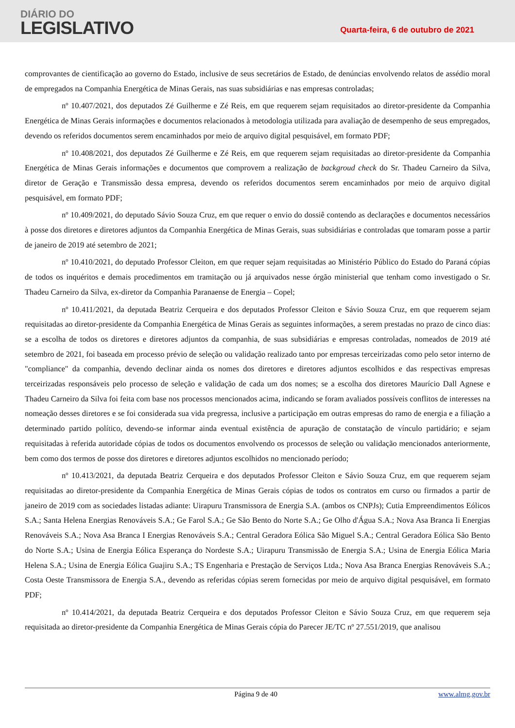DIÁRIO DO
LEGISLATIVO
Quarta-feira, 6 de outubro de 2021
comprovantes de cientificação ao governo do Estado, inclusive de seus secretários de Estado, de denúncias envolvendo relatos de assédio moral de empregados na Companhia Energética de Minas Gerais, nas suas subsidiárias e nas empresas controladas;
nº 10.407/2021, dos deputados Zé Guilherme e Zé Reis, em que requerem sejam requisitados ao diretor-presidente da Companhia Energética de Minas Gerais informações e documentos relacionados à metodologia utilizada para avaliação de desempenho de seus empregados, devendo os referidos documentos serem encaminhados por meio de arquivo digital pesquisável, em formato PDF;
nº 10.408/2021, dos deputados Zé Guilherme e Zé Reis, em que requerem sejam requisitadas ao diretor-presidente da Companhia Energética de Minas Gerais informações e documentos que comprovem a realização de backgroud check do Sr. Thadeu Carneiro da Silva, diretor de Geração e Transmissão dessa empresa, devendo os referidos documentos serem encaminhados por meio de arquivo digital pesquisável, em formato PDF;
nº 10.409/2021, do deputado Sávio Souza Cruz, em que requer o envio do dossiê contendo as declarações e documentos necessários à posse dos diretores e diretores adjuntos da Companhia Energética de Minas Gerais, suas subsidiárias e controladas que tomaram posse a partir de janeiro de 2019 até setembro de 2021;
nº 10.410/2021, do deputado Professor Cleiton, em que requer sejam requisitadas ao Ministério Público do Estado do Paraná cópias de todos os inquéritos e demais procedimentos em tramitação ou já arquivados nesse órgão ministerial que tenham como investigado o Sr. Thadeu Carneiro da Silva, ex-diretor da Companhia Paranaense de Energia – Copel;
nº 10.411/2021, da deputada Beatriz Cerqueira e dos deputados Professor Cleiton e Sávio Souza Cruz, em que requerem sejam requisitadas ao diretor-presidente da Companhia Energética de Minas Gerais as seguintes informações, a serem prestadas no prazo de cinco dias: se a escolha de todos os diretores e diretores adjuntos da companhia, de suas subsidiárias e empresas controladas, nomeados de 2019 até setembro de 2021, foi baseada em processo prévio de seleção ou validação realizado tanto por empresas terceirizadas como pelo setor interno de "compliance" da companhia, devendo declinar ainda os nomes dos diretores e diretores adjuntos escolhidos e das respectivas empresas terceirizadas responsáveis pelo processo de seleção e validação de cada um dos nomes; se a escolha dos diretores Maurício Dall Agnese e Thadeu Carneiro da Silva foi feita com base nos processos mencionados acima, indicando se foram avaliados possíveis conflitos de interesses na nomeação desses diretores e se foi considerada sua vida pregressa, inclusive a participação em outras empresas do ramo de energia e a filiação a determinado partido político, devendo-se informar ainda eventual existência de apuração de constatação de vínculo partidário; e sejam requisitadas à referida autoridade cópias de todos os documentos envolvendo os processos de seleção ou validação mencionados anteriormente, bem como dos termos de posse dos diretores e diretores adjuntos escolhidos no mencionado período;
nº 10.413/2021, da deputada Beatriz Cerqueira e dos deputados Professor Cleiton e Sávio Souza Cruz, em que requerem sejam requisitadas ao diretor-presidente da Companhia Energética de Minas Gerais cópias de todos os contratos em curso ou firmados a partir de janeiro de 2019 com as sociedades listadas adiante: Uirapuru Transmissora de Energia S.A. (ambos os CNPJs); Cutia Empreendimentos Eólicos S.A.; Santa Helena Energias Renováveis S.A.; Ge Farol S.A.; Ge São Bento do Norte S.A.; Ge Olho d'Água S.A.; Nova Asa Branca Ii Energias Renováveis S.A.; Nova Asa Branca I Energias Renováveis S.A.; Central Geradora Eólica São Miguel S.A.; Central Geradora Eólica São Bento do Norte S.A.; Usina de Energia Eólica Esperança do Nordeste S.A.; Uirapuru Transmissão de Energia S.A.; Usina de Energia Eólica Maria Helena S.A.; Usina de Energia Eólica Guajiru S.A.; TS Engenharia e Prestação de Serviços Ltda.; Nova Asa Branca Energias Renováveis S.A.; Costa Oeste Transmissora de Energia S.A., devendo as referidas cópias serem fornecidas por meio de arquivo digital pesquisável, em formato PDF;
nº 10.414/2021, da deputada Beatriz Cerqueira e dos deputados Professor Cleiton e Sávio Souza Cruz, em que requerem seja requisitada ao diretor-presidente da Companhia Energética de Minas Gerais cópia do Parecer JE/TC nº 27.551/2019, que analisou
Página 9 de 40 www.almg.gov.br